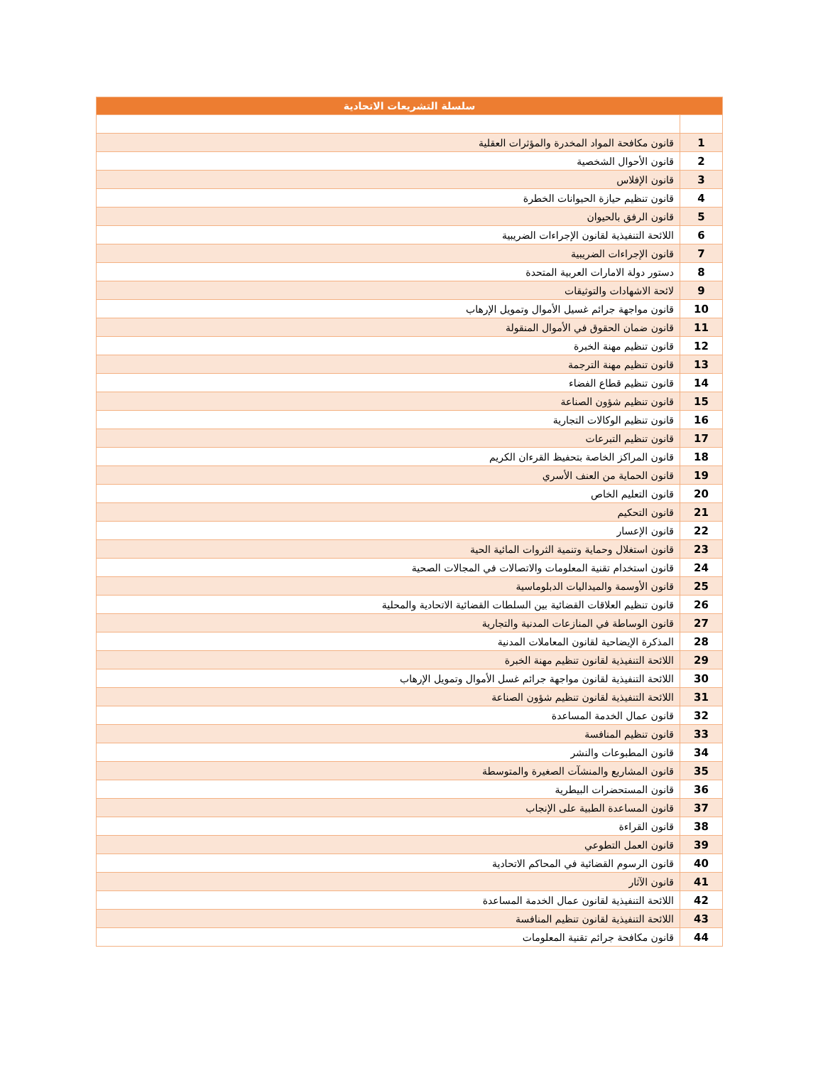| سلسلة التشريعات الاتحادية | |
| --- | --- |
| 1 | قانون مكافحة المواد المخدرة والمؤثرات العقلية |
| 2 | قانون الأحوال الشخصية |
| 3 | قانون الإفلاس |
| 4 | قانون تنظيم حيازة الحيوانات الخطرة |
| 5 | قانون الرفق بالحيوان |
| 6 | اللائحة التنفيذية لقانون الإجراءات الضريبية |
| 7 | قانون الإجراءات الضريبية |
| 8 | دستور دولة الامارات العربية المتحدة |
| 9 | لائحة الاشهادات والتوثيقات |
| 10 | قانون مواجهة جرائم غسيل الأموال وتمويل الإرهاب |
| 11 | قانون ضمان الحقوق في الأموال المنقولة |
| 12 | قانون تنظيم مهنة الخبرة |
| 13 | قانون تنظيم مهنة الترجمة |
| 14 | قانون تنظيم قطاع الفضاء |
| 15 | قانون تنظيم شؤون الصناعة |
| 16 | قانون تنظيم الوكالات التجارية |
| 17 | قانون تنظيم التبرعات |
| 18 | قانون المراكز الخاصة بتحفيظ القرءان الكريم |
| 19 | قانون الحماية من العنف الأسري |
| 20 | قانون التعليم الخاص |
| 21 | قانون التحكيم |
| 22 | قانون الإعسار |
| 23 | قانون استغلال وحماية وتنمية الثروات المائية الحية |
| 24 | قانون استخدام تقنية المعلومات والاتصالات في المجالات الصحية |
| 25 | قانون الأوسمة والميداليات الدبلوماسية |
| 26 | قانون تنظيم العلاقات القضائية بين السلطات القضائية الاتحادية والمحلية |
| 27 | قانون الوساطة في المنازعات المدنية والتجارية |
| 28 | المذكرة الإيضاحية لقانون المعاملات المدنية |
| 29 | اللائحة التنفيذية لقانون تنظيم مهنة الخبرة |
| 30 | اللائحة التنفيذية لقانون مواجهة جرائم غسل الأموال وتمويل الإرهاب |
| 31 | اللائحة التنفيذية لقانون تنظيم شؤون الصناعة |
| 32 | قانون عمال الخدمة المساعدة |
| 33 | قانون تنظيم المنافسة |
| 34 | قانون المطبوعات والنشر |
| 35 | قانون المشاريع والمنشآت الصغيرة والمتوسطة |
| 36 | قانون المستحضرات البيطرية |
| 37 | قانون المساعدة الطبية على الإنجاب |
| 38 | قانون القراءة |
| 39 | قانون العمل التطوعي |
| 40 | قانون الرسوم القضائية في المحاكم الاتحادية |
| 41 | قانون الآثار |
| 42 | اللائحة التنفيذية لقانون عمال الخدمة المساعدة |
| 43 | اللائحة التنفيذية لقانون تنظيم المنافسة |
| 44 | قانون مكافحة جرائم تقنية المعلومات |